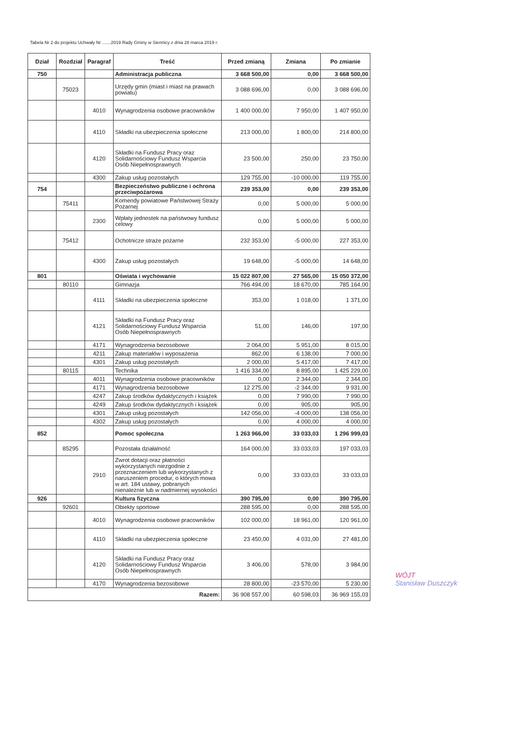Tabela Nr 2 do projektu Uchwały Nr .......2019 Rady Gminy w Siennicy z dnia 28 marca 2019 r.
| Dział | Rozdział | Paragraf | Treść | Przed zmianą | Zmiana | Po zmianie |
| --- | --- | --- | --- | --- | --- | --- |
| 750 | | | Administracja publiczna | 3 668 500,00 | 0,00 | 3 668 500,00 |
| | 75023 | | Urzędy gmin (miast i miast na prawach powiatu) | 3 088 696,00 | 0,00 | 3 088 696,00 |
| | | 4010 | Wynagrodzenia osobowe pracowników | 1 400 000,00 | 7 950,00 | 1 407 950,00 |
| | | 4110 | Składki na ubezpieczenia społeczne | 213 000,00 | 1 800,00 | 214 800,00 |
| | | 4120 | Składki na Fundusz Pracy oraz Solidarnościowy Fundusz Wsparcia Osób Niepełnosprawnych | 23 500,00 | 250,00 | 23 750,00 |
| | | 4300 | Zakup usług pozostałych | 129 755,00 | -10 000,00 | 119 755,00 |
| 754 | | | Bezpieczeństwo publiczne i ochrona przeciwpożarowa | 239 353,00 | 0,00 | 239 353,00 |
| | 75411 | | Komendy powiatowe Państwowej Straży Pożarnej | 0,00 | 5 000,00 | 5 000,00 |
| | | 2300 | Wpłaty jednostek na państwowy fundusz celowy | 0,00 | 5 000,00 | 5 000,00 |
| | 75412 | | Ochotnicze straże pożarne | 232 353,00 | -5 000,00 | 227 353,00 |
| | | 4300 | Zakup usług pozostałych | 19 648,00 | -5 000,00 | 14 648,00 |
| 801 | | | Oświata i wychowanie | 15 022 807,00 | 27 565,00 | 15 050 372,00 |
| | 80110 | | Gimnazja | 766 494,00 | 18 670,00 | 785 164,00 |
| | | 4111 | Składki na ubezpieczenia społeczne | 353,00 | 1 018,00 | 1 371,00 |
| | | 4121 | Składki na Fundusz Pracy oraz Solidarnościowy Fundusz Wsparcia Osób Niepełnosprawnych | 51,00 | 146,00 | 197,00 |
| | | 4171 | Wynagrodzenia bezosobowe | 2 064,00 | 5 951,00 | 8 015,00 |
| | | 4211 | Zakup materiałów i wyposażenia | 862,00 | 6 138,00 | 7 000,00 |
| | | 4301 | Zakup usług pozostałych | 2 000,00 | 5 417,00 | 7 417,00 |
| | 80115 | | Technika | 1 416 334,00 | 8 895,00 | 1 425 229,00 |
| | | 4011 | Wynagrodzenia osobowe pracowników | 0,00 | 2 344,00 | 2 344,00 |
| | | 4171 | Wynagrodzenia bezosobowe | 12 275,00 | -2 344,00 | 9 931,00 |
| | | 4247 | Zakup środków dydaktycznych i książek | 0,00 | 7 990,00 | 7 990,00 |
| | | 4249 | Zakup środków dydaktycznych i książek | 0,00 | 905,00 | 905,00 |
| | | 4301 | Zakup usług pozostałych | 142 056,00 | -4 000,00 | 138 056,00 |
| | | 4302 | Zakup usług pozostałych | 0,00 | 4 000,00 | 4 000,00 |
| 852 | | | Pomoc społeczna | 1 263 966,00 | 33 033,03 | 1 296 999,03 |
| | 85295 | | Pozostała działalność | 164 000,00 | 33 033,03 | 197 033,03 |
| | | 2910 | Zwrot dotacji oraz płatności wykorzystanych niezgodnie z przeznaczeniem lub wykorzystanych z naruszeniem procedur, o których mowa w art. 184 ustawy, pobranych nienależnie lub w nadmiernej wysokości | 0,00 | 33 033,03 | 33 033,03 |
| 926 | | | Kultura fizyczna | 390 795,00 | 0,00 | 390 795,00 |
| | 92601 | | Obiekty sportowe | 288 595,00 | 0,00 | 288 595,00 |
| | | 4010 | Wynagrodzenia osobowe pracowników | 102 000,00 | 18 961,00 | 120 961,00 |
| | | 4110 | Składki na ubezpieczenia społeczne | 23 450,00 | 4 031,00 | 27 481,00 |
| | | 4120 | Składki na Fundusz Pracy oraz Solidarnościowy Fundusz Wsparcia Osób Niepełnosprawnych | 3 406,00 | 578,00 | 3 984,00 |
| | | 4170 | Wynagrodzenia bezosobowe | 28 800,00 | -23 570,00 | 5 230,00 |
| Razem: | | | | 36 908 557,00 | 60 598,03 | 36 969 155,03 |
WÓJT
Stanisław Duszczyk